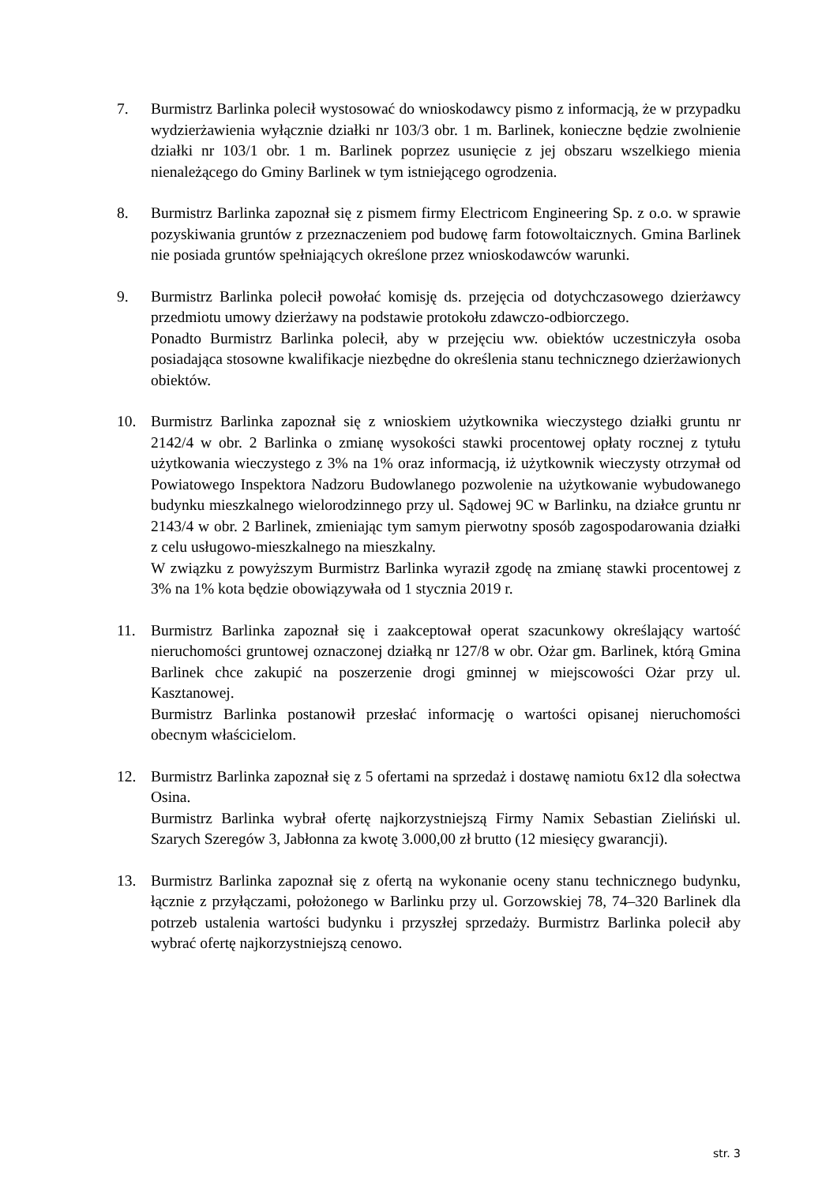7. Burmistrz Barlinka polecił wystosować do wnioskodawcy pismo z informacją, że w przypadku wydzierżawienia wyłącznie działki nr 103/3 obr. 1 m. Barlinek, konieczne będzie zwolnienie działki nr 103/1 obr. 1 m. Barlinek poprzez usunięcie z jej obszaru wszelkiego mienia nienależącego do Gminy Barlinek w tym istniejącego ogrodzenia.
8. Burmistrz Barlinka zapoznał się z pismem firmy Electricom Engineering Sp. z o.o. w sprawie pozyskiwania gruntów z przeznaczeniem pod budowę farm fotowoltaicznych. Gmina Barlinek nie posiada gruntów spełniających określone przez wnioskodawców warunki.
9. Burmistrz Barlinka polecił powołać komisję ds. przejęcia od dotychczasowego dzierżawcy przedmiotu umowy dzierżawy na podstawie protokołu zdawczo-odbiorczego.
Ponadto Burmistrz Barlinka polecił, aby w przejęciu ww. obiektów uczestniczyła osoba posiadająca stosowne kwalifikacje niezbędne do określenia stanu technicznego dzierżawionych obiektów.
10. Burmistrz Barlinka zapoznał się z wnioskiem użytkownika wieczystego działki gruntu nr 2142/4 w obr. 2 Barlinka o zmianę wysokości stawki procentowej opłaty rocznej z tytułu użytkowania wieczystego z 3% na 1% oraz informacją, iż użytkownik wieczysty otrzymał od Powiatowego Inspektora Nadzoru Budowlanego pozwolenie na użytkowanie wybudowanego budynku mieszkalnego wielorodzinnego przy ul. Sądowej 9C w Barlinku, na działce gruntu nr 2143/4 w obr. 2 Barlinek, zmieniając tym samym pierwotny sposób zagospodarowania działki z celu usługowo-mieszkalnego na mieszkalny.
W związku z powyższym Burmistrz Barlinka wyraził zgodę na zmianę stawki procentowej z 3% na 1% kota będzie obowiązywała od 1 stycznia 2019 r.
11. Burmistrz Barlinka zapoznał się i zaakceptował operat szacunkowy określający wartość nieruchomości gruntowej oznaczonej działką nr 127/8 w obr. Ożar gm. Barlinek, którą Gmina Barlinek chce zakupić na poszerzenie drogi gminnej w miejscowości Ożar przy ul. Kasztanowej.
Burmistrz Barlinka postanowił przesłać informację o wartości opisanej nieruchomości obecnym właścicielom.
12. Burmistrz Barlinka zapoznał się z 5 ofertami na sprzedaż i dostawę namiotu 6x12 dla sołectwa Osina.
Burmistrz Barlinka wybrał ofertę najkorzystniejszą Firmy Namix Sebastian Zieliński ul. Szarych Szeregów 3, Jabłonna za kwotę 3.000,00 zł brutto (12 miesięcy gwarancji).
13. Burmistrz Barlinka zapoznał się z ofertą na wykonanie oceny stanu technicznego budynku, łącznie z przyłączami, położonego w Barlinku przy ul. Gorzowskiej 78, 74–320 Barlinek dla potrzeb ustalenia wartości budynku i przyszłej sprzedaży. Burmistrz Barlinka polecił aby wybrać ofertę najkorzystniejszą cenowo.
str. 3